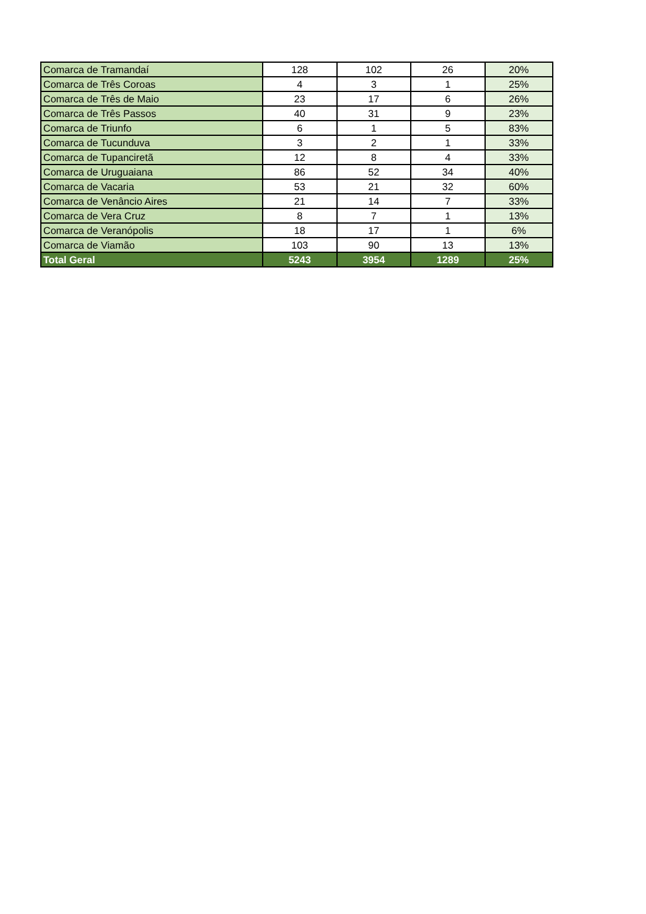| Comarca de Tramandaí | 128 | 102 | 26 | 20% |
| Comarca de Três Coroas | 4 | 3 | 1 | 25% |
| Comarca de Três de Maio | 23 | 17 | 6 | 26% |
| Comarca de Três Passos | 40 | 31 | 9 | 23% |
| Comarca de Triunfo | 6 | 1 | 5 | 83% |
| Comarca de Tucunduva | 3 | 2 | 1 | 33% |
| Comarca de Tupanciretã | 12 | 8 | 4 | 33% |
| Comarca de Uruguaiana | 86 | 52 | 34 | 40% |
| Comarca de Vacaria | 53 | 21 | 32 | 60% |
| Comarca de Venâncio Aires | 21 | 14 | 7 | 33% |
| Comarca de Vera Cruz | 8 | 7 | 1 | 13% |
| Comarca de Veranópolis | 18 | 17 | 1 | 6% |
| Comarca de Viamão | 103 | 90 | 13 | 13% |
| Total Geral | 5243 | 3954 | 1289 | 25% |